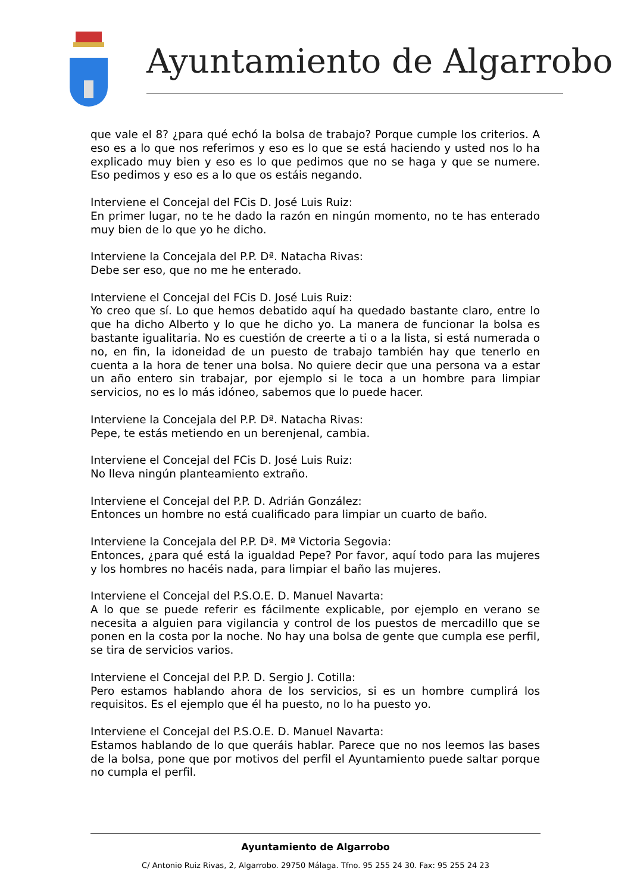Ayuntamiento de Algarrobo
que vale el 8? ¿para qué echó la bolsa de trabajo? Porque cumple los criterios. A eso es a lo que nos referimos y eso es lo que se está haciendo y usted nos lo ha explicado muy bien y eso es lo que pedimos que no se haga y que se numere. Eso pedimos y eso es a lo que os estáis negando.
Interviene el Concejal del FCis D. José Luis Ruiz:
En primer lugar, no te he dado la razón en ningún momento, no te has enterado muy bien de lo que yo he dicho.
Interviene la Concejala del P.P. Dª. Natacha Rivas:
Debe ser eso, que no me he enterado.
Interviene el Concejal del FCis D. José Luis Ruiz:
Yo creo que sí. Lo que hemos debatido aquí ha quedado bastante claro, entre lo que ha dicho Alberto y lo que he dicho yo. La manera de funcionar la bolsa es bastante igualitaria. No es cuestión de creerte a ti o a la lista, si está numerada o no, en fin, la idoneidad de un puesto de trabajo también hay que tenerlo en cuenta a la hora de tener una bolsa. No quiere decir que una persona va a estar un año entero sin trabajar, por ejemplo si le toca a un hombre para limpiar servicios, no es lo más idóneo, sabemos que lo puede hacer.
Interviene la Concejala del P.P. Dª. Natacha Rivas:
Pepe, te estás metiendo en un berenjenal, cambia.
Interviene el Concejal del FCis D. José Luis Ruiz:
No lleva ningún planteamiento extraño.
Interviene el Concejal del P.P. D. Adrián González:
Entonces un hombre no está cualificado para limpiar un cuarto de baño.
Interviene la Concejala del P.P. Dª. Mª Victoria Segovia:
Entonces, ¿para qué está la igualdad Pepe? Por favor, aquí todo para las mujeres y los hombres no hacéis nada, para limpiar el baño las mujeres.
Interviene el Concejal del P.S.O.E. D. Manuel Navarta:
A lo que se puede referir es fácilmente explicable, por ejemplo en verano se necesita a alguien para vigilancia y control de los puestos de mercadillo que se ponen en la costa por la noche. No hay una bolsa de gente que cumpla ese perfil, se tira de servicios varios.
Interviene el Concejal del P.P. D. Sergio J. Cotilla:
Pero estamos hablando ahora de los servicios, si es un hombre cumplirá los requisitos. Es el ejemplo que él ha puesto, no lo ha puesto yo.
Interviene el Concejal del P.S.O.E. D. Manuel Navarta:
Estamos hablando de lo que queráis hablar. Parece que no nos leemos las bases de la bolsa, pone que por motivos del perfil el Ayuntamiento puede saltar porque no cumpla el perfil.
Ayuntamiento de Algarrobo
C/ Antonio Ruiz Rivas, 2, Algarrobo. 29750 Málaga. Tfno. 95 255 24 30. Fax: 95 255 24 23